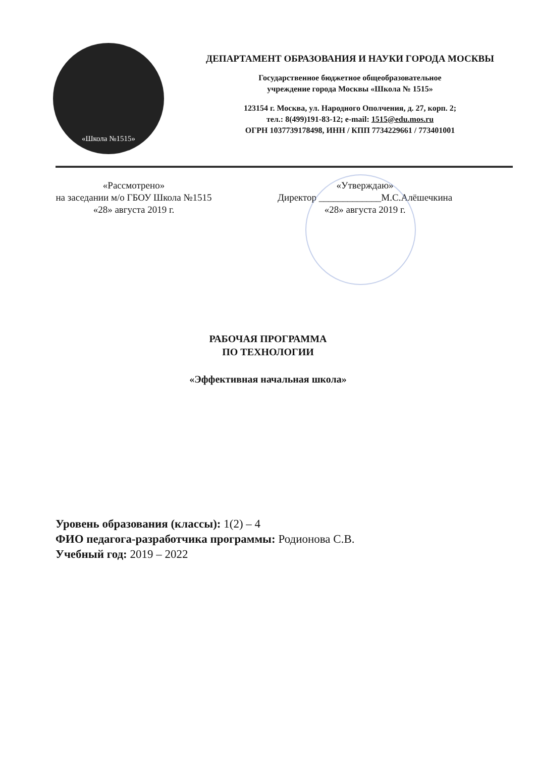«Школа №1515»
ДЕПАРТАМЕНТ ОБРАЗОВАНИЯ И НАУКИ ГОРОДА МОСКВЫ
Государственное бюджетное общеобразовательное
учреждение города Москвы «Школа № 1515»
123154 г. Москва, ул. Народного Ополчения, д. 27, корп. 2;
тел.: 8(499)191-83-12; e-mail: 1515@edu.mos.ru
ОГРН 1037739178498, ИНН / КПП 7734229661 / 773401001
«Рассмотрено»
на заседании м/о ГБОУ Школа №1515
«28» августа 2019 г.
«Утверждаю»
Директор _____________М.С.Алёшечкина
«28» августа 2019 г.
РАБОЧАЯ ПРОГРАММА
ПО ТЕХНОЛОГИИ
«Эффективная начальная школа»
Уровень образования (классы): 1(2) – 4
ФИО педагога-разработчика программы: Родионова С.В.
Учебный год: 2019 – 2022